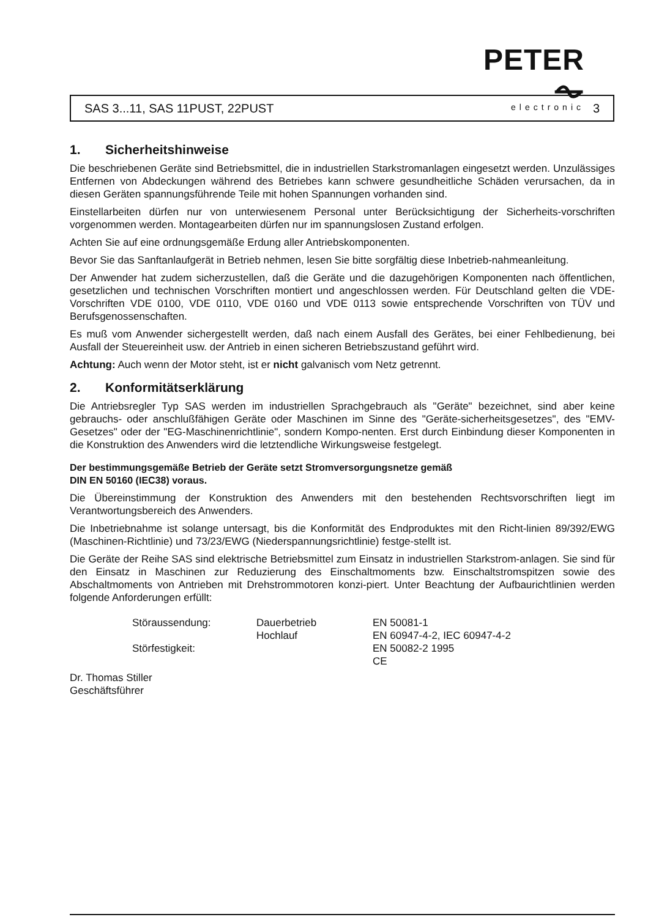PETER ⏦
electronic
SAS 3...11, SAS 11PUST, 22PUST 3
1. Sicherheitshinweise
Die beschriebenen Geräte sind Betriebsmittel, die in industriellen Starkstromanlagen eingesetzt werden. Unzulässiges Entfernen von Abdeckungen während des Betriebes kann schwere gesundheitliche Schäden verursachen, da in diesen Geräten spannungsführende Teile mit hohen Spannungen vorhanden sind.
Einstellarbeiten dürfen nur von unterwiesenem Personal unter Berücksichtigung der Sicherheits-vorschriften vorgenommen werden. Montagearbeiten dürfen nur im spannungslosen Zustand erfolgen.
Achten Sie auf eine ordnungsgemäße Erdung aller Antriebskomponenten.
Bevor Sie das Sanftanlaufgerät in Betrieb nehmen, lesen Sie bitte sorgfältig diese Inbetrieb-nahmeanleitung.
Der Anwender hat zudem sicherzustellen, daß die Geräte und die dazugehörigen Komponenten nach öffentlichen, gesetzlichen und technischen Vorschriften montiert und angeschlossen werden. Für Deutschland gelten die VDE-Vorschriften VDE 0100, VDE 0110, VDE 0160 und VDE 0113 sowie entsprechende Vorschriften von TÜV und Berufsgenossenschaften.
Es muß vom Anwender sichergestellt werden, daß nach einem Ausfall des Gerätes, bei einer Fehlbedienung, bei Ausfall der Steuereinheit usw. der Antrieb in einen sicheren Betriebszustand geführt wird.
Achtung: Auch wenn der Motor steht, ist er nicht galvanisch vom Netz getrennt.
2. Konformitätserklärung
Die Antriebsregler Typ SAS werden im industriellen Sprachgebrauch als "Geräte" bezeichnet, sind aber keine gebrauchs- oder anschlußfähigen Geräte oder Maschinen im Sinne des "Geräte-sicherheitsgesetzes", des "EMV-Gesetzes" oder der "EG-Maschinenrichtlinie", sondern Kompo-nenten. Erst durch Einbindung dieser Komponenten in die Konstruktion des Anwenders wird die letztendliche Wirkungsweise festgelegt.
Der bestimmungsgemäße Betrieb der Geräte setzt Stromversorgungsnetze gemäß
DIN EN 50160 (IEC38) voraus.
Die Übereinstimmung der Konstruktion des Anwenders mit den bestehenden Rechtsvorschriften liegt im Verantwortungsbereich des Anwenders.
Die Inbetriebnahme ist solange untersagt, bis die Konformität des Endproduktes mit den Richt-linien 89/392/EWG (Maschinen-Richtlinie) und 73/23/EWG (Niederspannungsrichtlinie) festge-stellt ist.
Die Geräte der Reihe SAS sind elektrische Betriebsmittel zum Einsatz in industriellen Starkstrom-anlagen. Sie sind für den Einsatz in Maschinen zur Reduzierung des Einschaltmoments bzw. Einschaltstromspitzen sowie des Abschaltmoments von Antrieben mit Drehstrommotoren konzi-piert. Unter Beachtung der Aufbaurichtlinien werden folgende Anforderungen erfüllt:
| Störaussendung: | Dauerbetrieb | EN 50081-1 |
| | Hochlauf | EN 60947-4-2, IEC 60947-4-2 |
| Störfestigkeit: | | EN 50082-2 1995 CE |
Dr. Thomas Stiller
Geschäftsführer